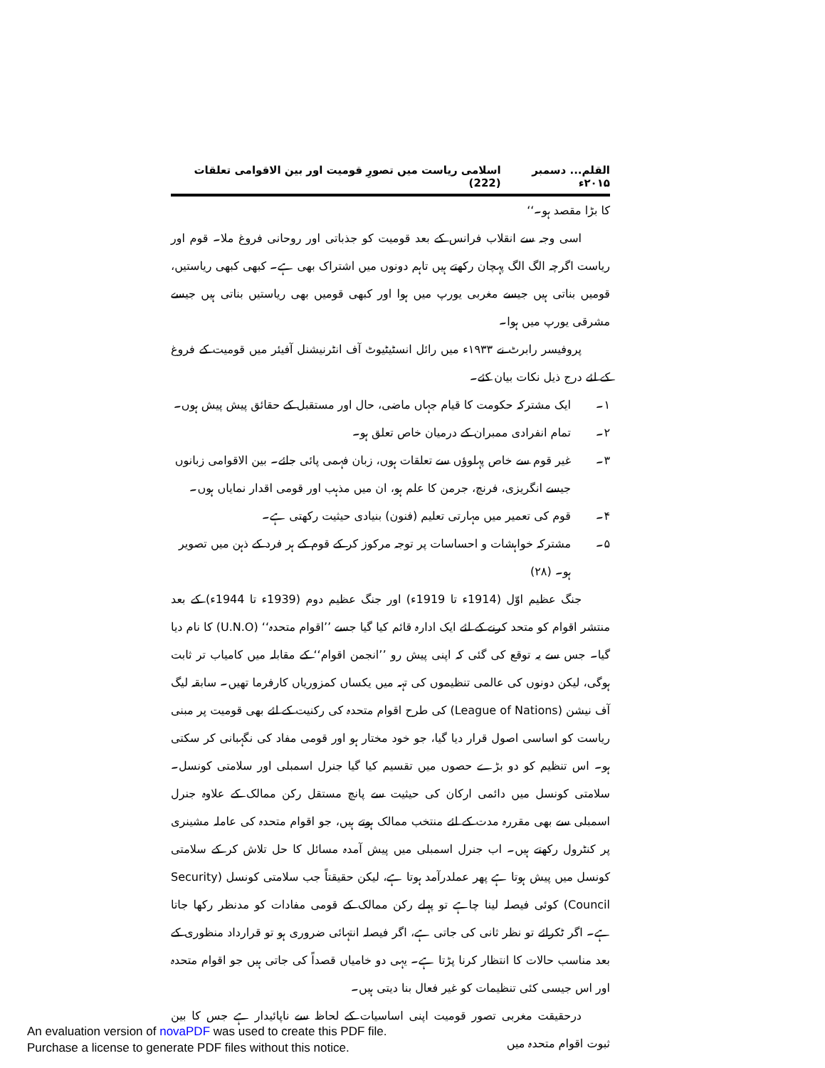القلم... دسمبر ۲۰۱۵ء اسلامی ریاست میں تصورِ قومیت اور بین الاقوامی تعلقات (222)
کا بڑا مقصد ہو۔‘‘
اسی وجہ سے انقلاب فرانس کے بعد قومیت کو جذباتی اور روحانی فروغ ملا۔ قوم اور ریاست اگرچہ الگ الگ پہچان رکھتے ہیں تاہم دونوں میں اشتراک بھی ہے۔ کبھی کبھی ریاستیں، قومیں بناتی ہیں جیسے مغربی یورپ میں ہوا اور کبھی قومیں بھی ریاستیں بناتی ہیں جیسے مشرقی یورپ میں ہوا۔
پروفیسر رابرٹ نے ۱۹۳۳ء میں رائل انسٹیٹیوٹ آف انٹرنیشنل آفیئر میں قومیت کے فروغ کے لئے درج ذیل نکات بیان کئے۔
۱۔ ایک مشترکہ حکومت کا قیام جہاں ماضی، حال اور مستقبل کے حقائق پیش پیش ہوں۔
۲۔ تمام انفرادی ممبران کے درمیان خاص تعلق ہو۔
۳۔ غیر قوم سے خاص پہلوؤں سے تعلقات ہوں، زبان فہمی پائی جائے۔ بین الاقوامی زبانوں جیسے انگریزی، فرنچ، جرمن کا علم ہو، ان میں مذہب اور قومی اقدار نمایاں ہوں۔
۴۔ قوم کی تعمیر میں مہارتی تعلیم (فنون) بنیادی حیثیت رکھتی ہے۔
۵۔ مشترکہ خواہشات و احساسات پر توجہ مرکوز کر کے قوم کے ہر فرد کے ذہن میں تصویر ہو۔ (۲۸)
جنگ عظیم اوّل (1914ء تا 1919ء) اور جنگ عظیم دوم (1939ء تا 1944ء) کے بعد منتشر اقوام کو متحد کرنے کے لئے ایک ادارہ قائم کیا گیا جسے ’’اقوام متحدہ‘‘ (U.N.O) کا نام دیا گیا۔ جس سے یہ توقع کی گئی کہ اپنی پیش رو ’’انجمن اقوام‘‘ کے مقابلہ میں کامیاب تر ثابت ہوگی، لیکن دونوں کی عالمی تنظیموں کی تہہ میں یکساں کمزوریاں کارفرما تھیں۔ سابقہ لیگ آف نیشن (League of Nations) کی طرح اقوام متحدہ کی رکنیت کے لئے بھی قومیت پر مبنی ریاست کو اساسی اصول قرار دیا گیا، جو خود مختار ہو اور قومی مفاد کی نگہبانی کر سکتی ہو۔ اس تنظیم کو دو بڑے حصوں میں تقسیم کیا گیا جنرل اسمبلی اور سلامتی کونسل۔ سلامتی کونسل میں دائمی ارکان کی حیثیت سے پانچ مستقل رکن ممالک کے علاوہ جنرل اسمبلی سے بھی مقررہ مدت کے لئے منتخب ممالک ہوتے ہیں، جو اقوام متحدہ کی عاملہ مشینری پر کنٹرول رکھتے ہیں۔ اب جنرل اسمبلی میں پیش آمدہ مسائل کا حل تلاش کر کے سلامتی کونسل میں پیش ہوتا ہے پھر عملدرآمد ہوتا ہے، لیکن حقیقتاً جب سلامتی کونسل (Security Council) کوئی فیصلہ لینا چاہے تو پہلے رکن ممالک کے قومی مفادات کو مدنظر رکھا جاتا ہے۔ اگر ٹکرائے تو نظر ثانی کی جاتی ہے، اگر فیصلہ انتہائی ضروری ہو تو قرارداد منظوری کے بعد مناسب حالات کا انتظار کرنا پڑتا ہے۔ یہی دو خامیاں قصداً کی جاتی ہیں جو اقوام متحدہ اور اس جیسی کئی تنظیمات کو غیر فعال بنا دیتی ہیں۔
درحقیقت مغربی تصور قومیت اپنی اساسیات کے لحاظ سے ناپائیدار ہے جس کا بین ثبوت اقوام متحدہ میں
An evaluation version of novaPDF was used to create this PDF file.
Purchase a license to generate PDF files without this notice.